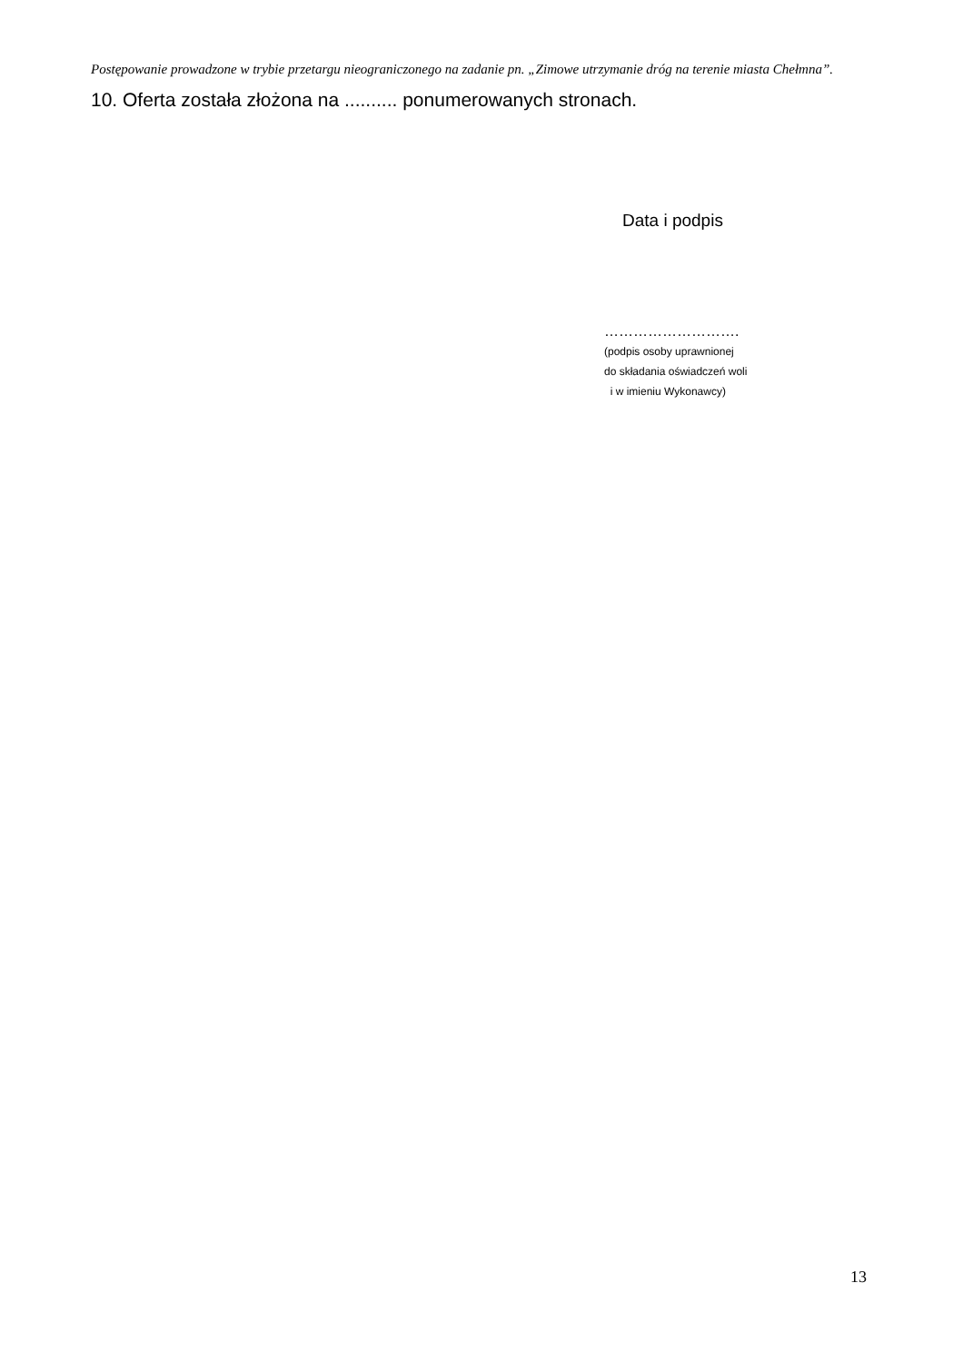Postępowanie prowadzone w trybie przetargu nieograniczonego na zadanie pn. „Zimowe utrzymanie dróg na terenie miasta Chełmna”.
10. Oferta została złożona na .......... ponumerowanych stronach.
Data i podpis
……………………….
(podpis osoby uprawnionej
do składania oświadczeń woli
i w imieniu Wykonawcy)
13